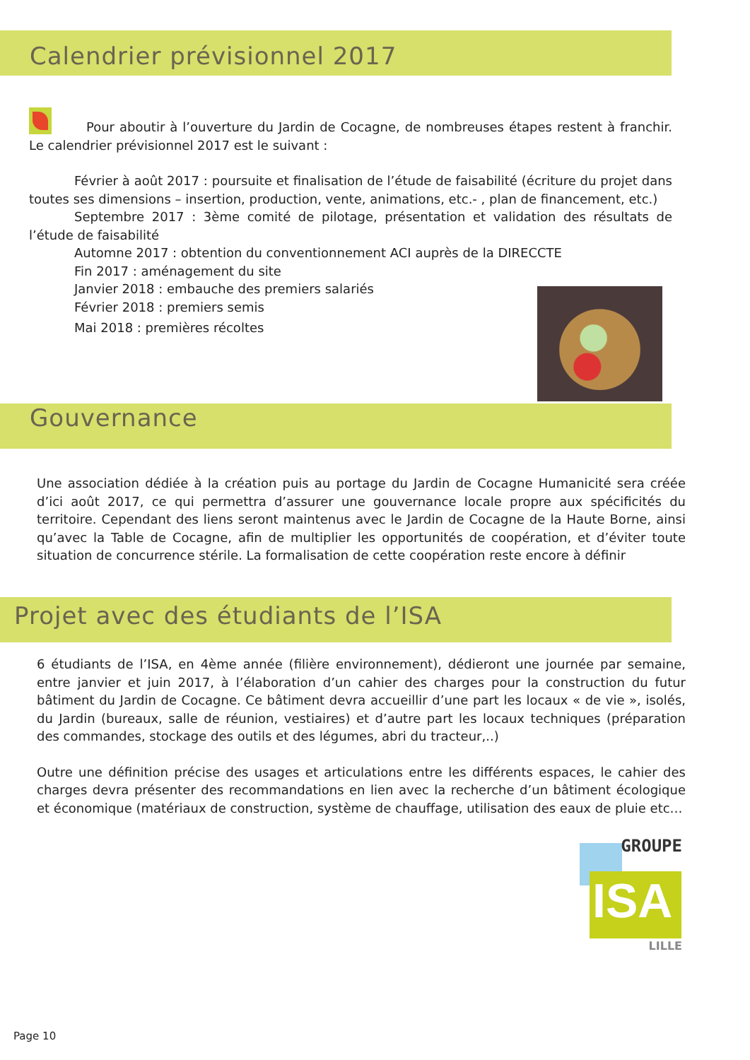Calendrier prévisionnel 2017
Pour aboutir à l’ouverture du Jardin de Cocagne, de nombreuses étapes restent à franchir. Le calendrier prévisionnel 2017 est le suivant :
Février à août 2017 : poursuite et finalisation de l’étude de faisabilité (écriture du projet dans toutes ses dimensions – insertion, production, vente, animations, etc.- , plan de financement, etc.)
Septembre 2017 : 3ème comité de pilotage, présentation et validation des résultats de l’étude de faisabilité
Automne 2017 : obtention du conventionnement ACI auprès de la DIRECCTE
Fin 2017 : aménagement du site
Janvier 2018 : embauche des premiers salariés
Février 2018 : premiers semis
Mai 2018 : premières récoltes
Gouvernance
Une association dédiée à la création puis au portage du Jardin de Cocagne Humanicité sera créée d’ici août 2017, ce qui permettra d’assurer une gouvernance locale propre aux spécificités du territoire. Cependant des liens seront maintenus avec le Jardin de Cocagne de la Haute Borne, ainsi qu’avec la Table de Cocagne, afin de multiplier les opportunités de coopération, et d’éviter toute situation de concurrence stérile. La formalisation de cette coopération reste encore à définir
Projet avec des étudiants de l’ISA
6 étudiants de l’ISA, en 4ème année (filière environnement), dédieront une journée par semaine, entre janvier et juin 2017, à l’élaboration d’un cahier des charges pour la construction du futur bâtiment du Jardin de Cocagne. Ce bâtiment devra accueillir d’une part les locaux « de vie », isolés, du Jardin (bureaux, salle de réunion, vestiaires) et d’autre part les locaux techniques (préparation des commandes, stockage des outils et des légumes, abri du tracteur,..)
Outre une définition précise des usages et articulations entre les différents espaces, le cahier des charges devra présenter des recommandations en lien avec la recherche d’un bâtiment écologique et économique (matériaux de construction, système de chauffage, utilisation des eaux de pluie etc…
GROUPE
ISA
LILLE
Page 10